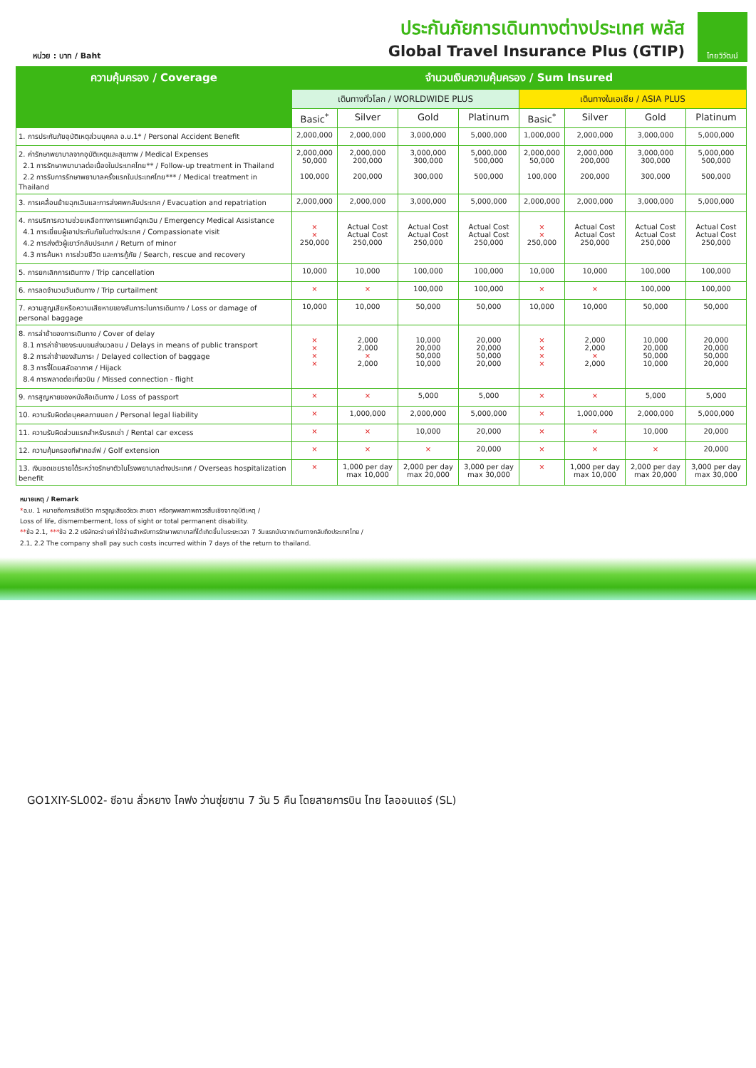หน่วย : บาท / Baht
ประกันภัยการเดินทางต่างประเทศ พลัส
Global Travel Insurance Plus (GTIP)
ไทยวิวัฒน์
| ความคุ้มครอง / Coverage | จำนวนเงินความคุ้มครอง / Sum Insured | | | | | | | |
| --- | --- | --- | --- | --- | --- | --- | --- | --- |
| | เดินทางทั่วโลก / WORLDWIDE PLUS | | | | เดินทางในเอเชีย / ASIA PLUS | | | |
| | Basic<sup>*</sup> | Silver | Gold | Platinum | Basic<sup>*</sup> | Silver | Gold | Platinum |
| 1. การประกันภัยอุบัติเหตุส่วนบุคคล อ.บ.1* / Personal Accident Benefit | 2,000,000 | 2,000,000 | 3,000,000 | 5,000,000 | 1,000,000 | 2,000,000 | 3,000,000 | 5,000,000 |
| 2. ค่ารักษาพยาบาลจากอุบัติเหตุและสุขภาพ / Medical Expenses 2.1 การรักษาพยาบาลต่อเนื่องในประเทศไทย** / Follow-up treatment in Thailand 2.2 การรับการรักษาพยาบาลครั้งแรกในประเทศไทย*** / Medical treatment in Thailand | 2,000,000 50,000 100,000 | 2,000,000 200,000 200,000 | 3,000,000 300,000 300,000 | 5,000,000 500,000 500,000 | 2,000,000 50,000 100,000 | 2,000,000 200,000 200,000 | 3,000,000 300,000 300,000 | 5,000,000 500,000 500,000 |
| 3. การเคลื่อนย้ายฉุกเฉินและการส่งศพกลับประเทศ / Evacuation and repatriation | 2,000,000 | 2,000,000 | 3,000,000 | 5,000,000 | 2,000,000 | 2,000,000 | 3,000,000 | 5,000,000 |
| 4. การบริการความช่วยเหลือทางการแพทย์ฉุกเฉิน / Emergency Medical Assistance 4.1 การเยี่ยมผู้เอาประกันภัยในต่างประเทศ / Compassionate visit 4.2 การส่งตัวผู้เยาว์กลับประเทศ / Return of minor 4.3 การค้นหา การช่วยชีวิต และการกู้ภัย / Search, rescue and recovery | × × 250,000 | Actual Cost Actual Cost 250,000 | Actual Cost Actual Cost 250,000 | Actual Cost Actual Cost 250,000 | × × 250,000 | Actual Cost Actual Cost 250,000 | Actual Cost Actual Cost 250,000 | Actual Cost Actual Cost 250,000 |
| 5. การยกเลิกการเดินทาง / Trip cancellation | 10,000 | 10,000 | 100,000 | 100,000 | 10,000 | 10,000 | 100,000 | 100,000 |
| 6. การลดจำนวนวันเดินทาง / Trip curtailment | × | × | 100,000 | 100,000 | × | × | 100,000 | 100,000 |
| 7. ความสูญเสียหรือความเสียหายของสัมภาระในการเดินทาง / Loss or damage of personal baggage | 10,000 | 10,000 | 50,000 | 50,000 | 10,000 | 10,000 | 50,000 | 50,000 |
| 8. การล่าช้าของการเดินทาง / Cover of delay 8.1 การล่าช้าของระบบขนส่งมวลชน / Delays in means of public transport 8.2 การล่าช้าของสัมภาระ / Delayed collection of baggage 8.3 การจี้โดยสลัดอากาศ / Hijack 8.4 การพลาดต่อเที่ยวบิน / Missed connection - flight | × × × × | 2,000 2,000 × 2,000 | 10,000 20,000 50,000 10,000 | 20,000 20,000 50,000 20,000 | × × × × | 2,000 2,000 × 2,000 | 10,000 20,000 50,000 10,000 | 20,000 20,000 50,000 20,000 |
| 9. การสูญหายของหนังสือเดินทาง / Loss of passport | × | × | 5,000 | 5,000 | × | × | 5,000 | 5,000 |
| 10. ความรับผิดต่อบุคคลภายนอก / Personal legal liability | × | 1,000,000 | 2,000,000 | 5,000,000 | × | 1,000,000 | 2,000,000 | 5,000,000 |
| 11. ความรับผิดส่วนแรกสำหรับรถเช่า / Rental car excess | × | × | 10,000 | 20,000 | × | × | 10,000 | 20,000 |
| 12. ความคุ้มครองกีฬากอล์ฟ / Golf extension | × | × | × | 20,000 | × | × | × | 20,000 |
| 13. เงินชดเชยรายได้ระหว่างรักษาตัวในโรงพยาบาลต่างประเทศ / Overseas hospitalization benefit | × | 1,000 per day max 10,000 | 2,000 per day max 20,000 | 3,000 per day max 30,000 | × | 1,000 per day max 10,000 | 2,000 per day max 20,000 | 3,000 per day max 30,000 |
หมายเหตุ / Remark
*อ.บ. 1 หมายถึงการเสียชีวิต การสูญเสียอวัยวะ สายตา หรือทุพพลภาพถาวรสิ้นเชิงจากอุบัติเหตุ /
Loss of life, dismemberment, loss of sight or total permanent disability.
**ข้อ 2.1, ***ข้อ 2.2 บริษัทจะจ่ายค่าใช้จ่ายสำหรับการรักษาพยาบาลที่ได้เกิดขึ้นในระยะเวลา 7 วันแรกนับจากเดินทางกลับถึงประเทศไทย /
2.1, 2.2 The company shall pay such costs incurred within 7 days of the return to thailand.
GO1XIY-SL002- ซีอาน ลั่วหยาง ไคฟง ว่านซุ่ยซาน 7 วัน 5 คืน โดยสายการบิน ไทย ไลออนแอร์ (SL)